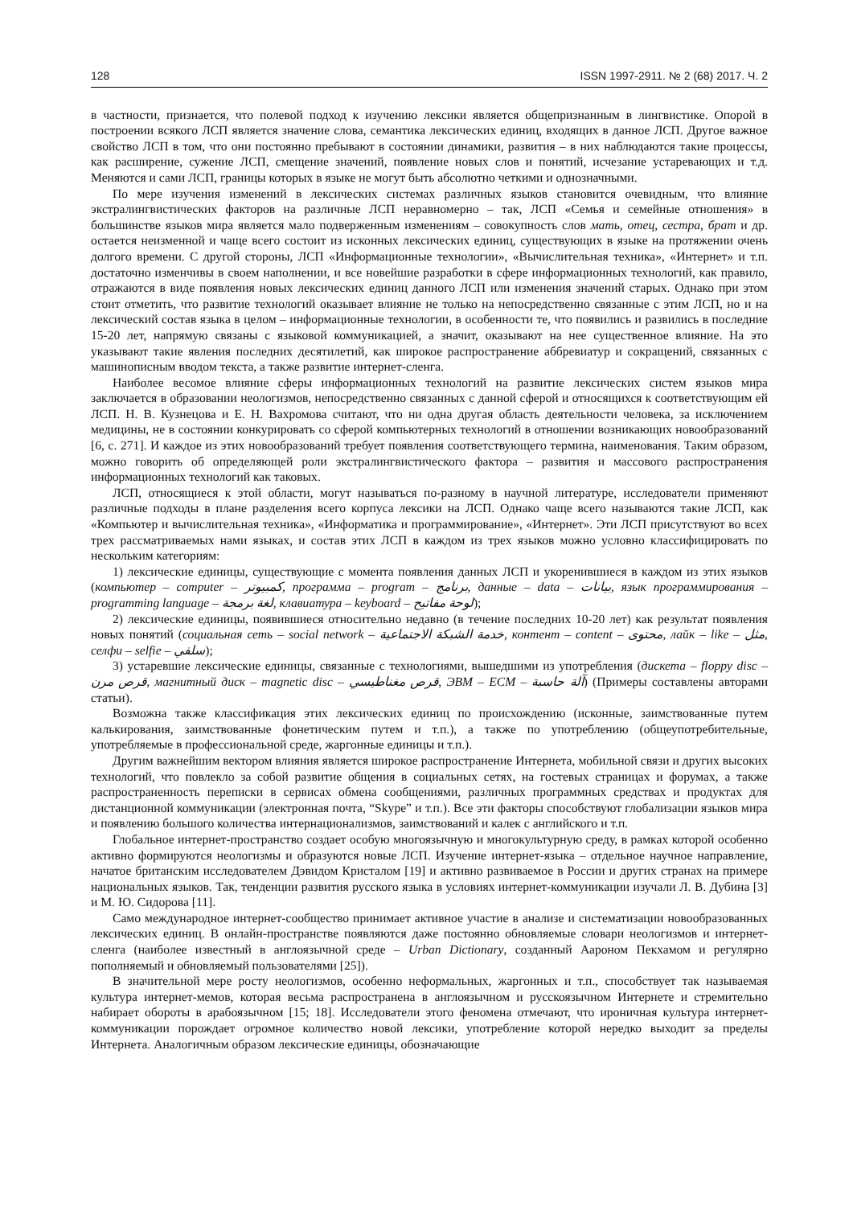128 ISSN 1997-2911. № 2 (68) 2017. Ч. 2
в частности, признается, что полевой подход к изучению лексики является общепризнанным в лингвистике. Опорой в построении всякого ЛСП является значение слова, семантика лексических единиц, входящих в данное ЛСП. Другое важное свойство ЛСП в том, что они постоянно пребывают в состоянии динамики, развития – в них наблюдаются такие процессы, как расширение, сужение ЛСП, смещение значений, появление новых слов и понятий, исчезание устаревающих и т.д. Меняются и сами ЛСП, границы которых в языке не могут быть абсолютно четкими и однозначными.
По мере изучения изменений в лексических системах различных языков становится очевидным, что влияние экстралингвистических факторов на различные ЛСП неравномерно – так, ЛСП «Семья и семейные отношения» в большинстве языков мира является мало подверженным изменениям – совокупность слов мать, отец, сестра, брат и др. остается неизменной и чаще всего состоит из исконных лексических единиц, существующих в языке на протяжении очень долгого времени. С другой стороны, ЛСП «Информационные технологии», «Вычислительная техника», «Интернет» и т.п. достаточно изменчивы в своем наполнении, и все новейшие разработки в сфере информационных технологий, как правило, отражаются в виде появления новых лексических единиц данного ЛСП или изменения значений старых. Однако при этом стоит отметить, что развитие технологий оказывает влияние не только на непосредственно связанные с этим ЛСП, но и на лексический состав языка в целом – информационные технологии, в особенности те, что появились и развились в последние 15-20 лет, напрямую связаны с языковой коммуникацией, а значит, оказывают на нее существенное влияние. На это указывают такие явления последних десятилетий, как широкое распространение аббревиатур и сокращений, связанных с машинописным вводом текста, а также развитие интернет-сленга.
Наиболее весомое влияние сферы информационных технологий на развитие лексических систем языков мира заключается в образовании неологизмов, непосредственно связанных с данной сферой и относящихся к соответствующим ей ЛСП. Н. В. Кузнецова и Е. Н. Вахромова считают, что ни одна другая область деятельности человека, за исключением медицины, не в состоянии конкурировать со сферой компьютерных технологий в отношении возникающих новообразований [6, с. 271]. И каждое из этих новообразований требует появления соответствующего термина, наименования. Таким образом, можно говорить об определяющей роли экстралингвистического фактора – развития и массового распространения информационных технологий как таковых.
ЛСП, относящиеся к этой области, могут называться по-разному в научной литературе, исследователи применяют различные подходы в плане разделения всего корпуса лексики на ЛСП. Однако чаще всего называются такие ЛСП, как «Компьютер и вычислительная техника», «Информатика и программирование», «Интернет». Эти ЛСП присутствуют во всех трех рассматриваемых нами языках, и состав этих ЛСП в каждом из трех языков можно условно классифицировать по нескольким категориям:
1) лексические единицы, существующие с момента появления данных ЛСП и укоренившиеся в каждом из этих языков (компьютер – computer – كمبيوتر, программа – program – برنامج, данные – data – بيانات, язык программирования – programming language – لغة برمجة, клавиатура – keyboard – لوحة مفاتيح);
2) лексические единицы, появившиеся относительно недавно (в течение последних 10-20 лет) как результат появления новых понятий (социальная сеть – social network – خدمة الشبكة الاجتماعية, контент – content – محتوى, лайк – like – مثل, селфи – selfie – سلفي);
3) устаревшие лексические единицы, связанные с технологиями, вышедшими из употребления (дискета – floppy disc – قرص مرن, магнитный диск – magnetic disc – قرص مغناطيسي, ЭВМ – ECM – آلة حاسبة) (Примеры составлены авторами статьи).
Возможна также классификация этих лексических единиц по происхождению (исконные, заимствованные путем калькирования, заимствованные фонетическим путем и т.п.), а также по употреблению (общеупотребительные, употребляемые в профессиональной среде, жаргонные единицы и т.п.).
Другим важнейшим вектором влияния является широкое распространение Интернета, мобильной связи и других высоких технологий, что повлекло за собой развитие общения в социальных сетях, на гостевых страницах и форумах, а также распространенность переписки в сервисах обмена сообщениями, различных программных средствах и продуктах для дистанционной коммуникации (электронная почта, “Skype” и т.п.). Все эти факторы способствуют глобализации языков мира и появлению большого количества интернационализмов, заимствований и калек с английского и т.п.
Глобальное интернет-пространство создает особую многоязычную и многокультурную среду, в рамках которой особенно активно формируются неологизмы и образуются новые ЛСП. Изучение интернет-языка – отдельное научное направление, начатое британским исследователем Дэвидом Кристалом [19] и активно развиваемое в России и других странах на примере национальных языков. Так, тенденции развития русского языка в условиях интернет-коммуникации изучали Л. В. Дубина [3] и М. Ю. Сидорова [11].
Само международное интернет-сообщество принимает активное участие в анализе и систематизации новообразованных лексических единиц. В онлайн-пространстве появляются даже постоянно обновляемые словари неологизмов и интернет-сленга (наиболее известный в англоязычной среде – Urban Dictionary, созданный Аароном Пекхамом и регулярно пополняемый и обновляемый пользователями [25]).
В значительной мере росту неологизмов, особенно неформальных, жаргонных и т.п., способствует так называемая культура интернет-мемов, которая весьма распространена в англоязычном и русскоязычном Интернете и стремительно набирает обороты в арабоязычном [15; 18]. Исследователи этого феномена отмечают, что ироничная культура интернет-коммуникации порождает огромное количество новой лексики, употребление которой нередко выходит за пределы Интернета. Аналогичным образом лексические единицы, обозначающие